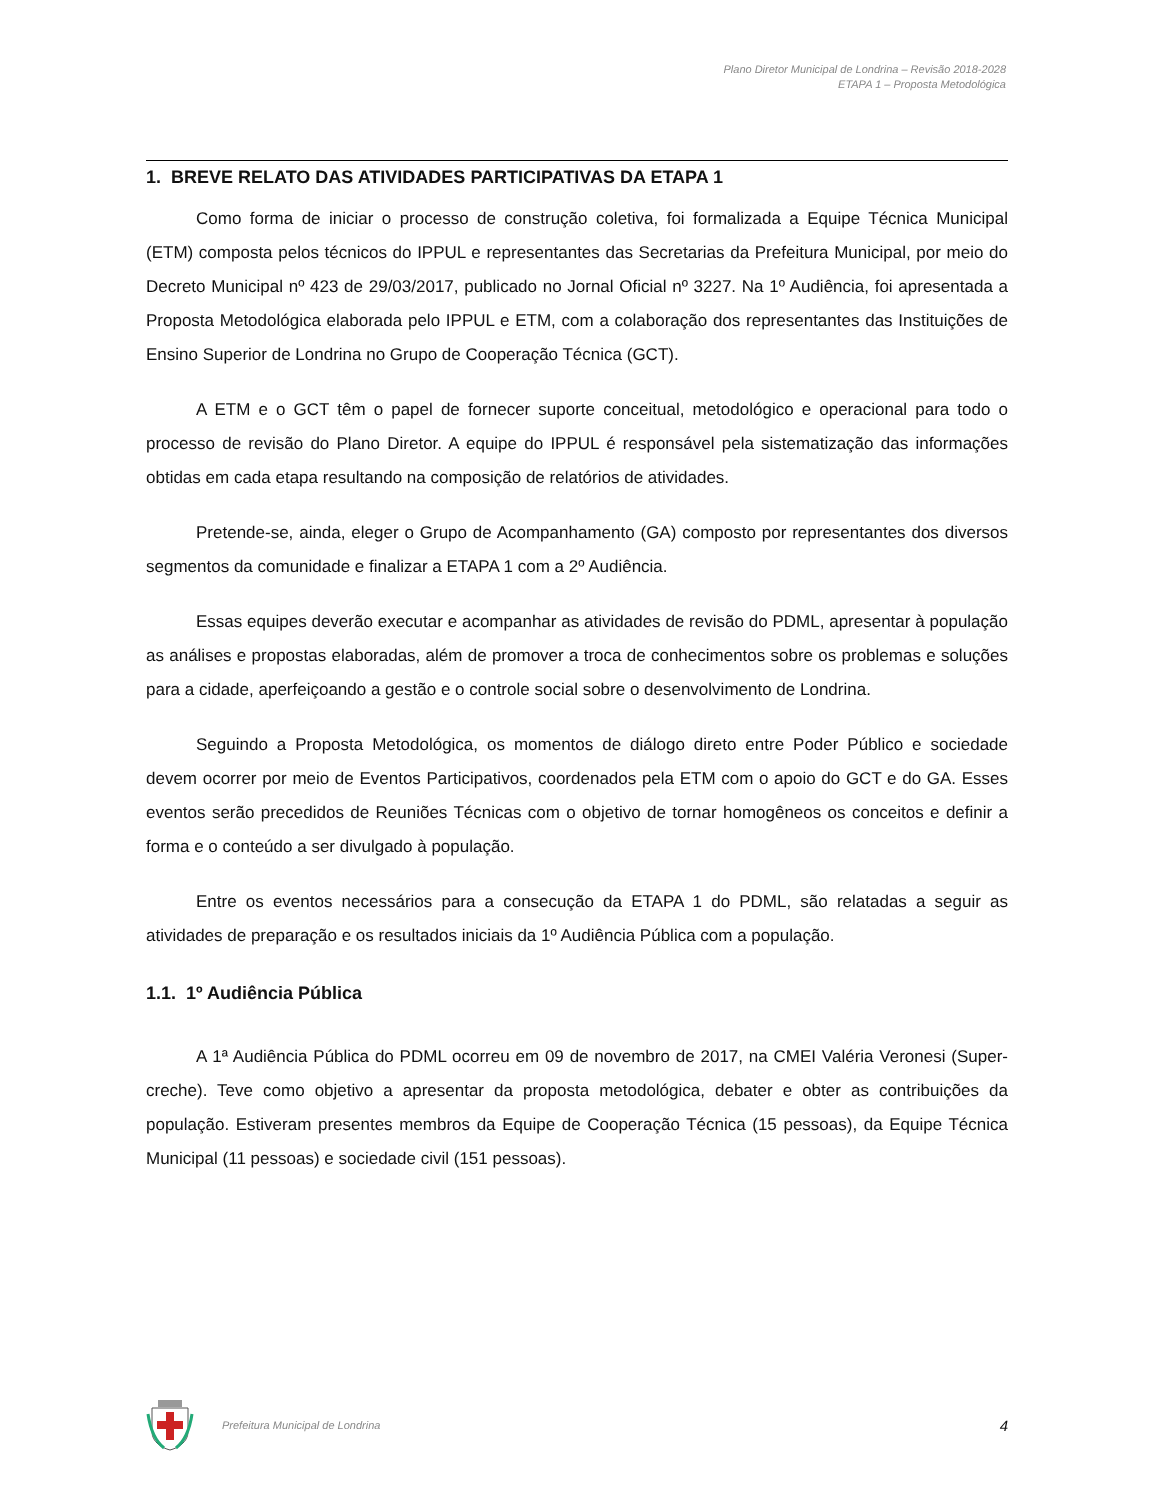Plano Diretor Municipal de Londrina – Revisão 2018-2028
ETAPA 1 – Proposta Metodológica
1. BREVE RELATO DAS ATIVIDADES PARTICIPATIVAS DA ETAPA 1
Como forma de iniciar o processo de construção coletiva, foi formalizada a Equipe Técnica Municipal (ETM) composta pelos técnicos do IPPUL e representantes das Secretarias da Prefeitura Municipal, por meio do Decreto Municipal nº 423 de 29/03/2017, publicado no Jornal Oficial nº 3227. Na 1º Audiência, foi apresentada a Proposta Metodológica elaborada pelo IPPUL e ETM, com a colaboração dos representantes das Instituições de Ensino Superior de Londrina no Grupo de Cooperação Técnica (GCT).
A ETM e o GCT têm o papel de fornecer suporte conceitual, metodológico e operacional para todo o processo de revisão do Plano Diretor. A equipe do IPPUL é responsável pela sistematização das informações obtidas em cada etapa resultando na composição de relatórios de atividades.
Pretende-se, ainda, eleger o Grupo de Acompanhamento (GA) composto por representantes dos diversos segmentos da comunidade e finalizar a ETAPA 1 com a 2º Audiência.
Essas equipes deverão executar e acompanhar as atividades de revisão do PDML, apresentar à população as análises e propostas elaboradas, além de promover a troca de conhecimentos sobre os problemas e soluções para a cidade, aperfeiçoando a gestão e o controle social sobre o desenvolvimento de Londrina.
Seguindo a Proposta Metodológica, os momentos de diálogo direto entre Poder Público e sociedade devem ocorrer por meio de Eventos Participativos, coordenados pela ETM com o apoio do GCT e do GA. Esses eventos serão precedidos de Reuniões Técnicas com o objetivo de tornar homogêneos os conceitos e definir a forma e o conteúdo a ser divulgado à população.
Entre os eventos necessários para a consecução da ETAPA 1 do PDML, são relatadas a seguir as atividades de preparação e os resultados iniciais da 1º Audiência Pública com a população.
1.1. 1º Audiência Pública
A 1ª Audiência Pública do PDML ocorreu em 09 de novembro de 2017, na CMEI Valéria Veronesi (Super-creche). Teve como objetivo a apresentar da proposta metodológica, debater e obter as contribuições da população. Estiveram presentes membros da Equipe de Cooperação Técnica (15 pessoas), da Equipe Técnica Municipal (11 pessoas) e sociedade civil (151 pessoas).
Prefeitura Municipal de Londrina 4